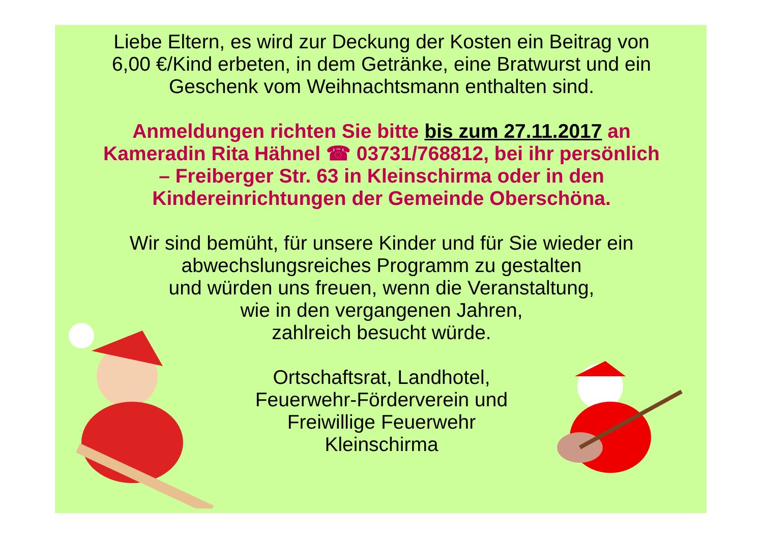Liebe Eltern, es wird zur Deckung der Kosten ein Beitrag von
6,00 €/Kind erbeten, in dem Getränke, eine Bratwurst und ein
Geschenk vom Weihnachtsmann enthalten sind.
Anmeldungen richten Sie bitte bis zum 27.11.2017 an
Kameradin Rita Hähnel ☎ 03731/768812, bei ihr persönlich
– Freiberger Str. 63 in Kleinschirma oder in den
Kindereinrichtungen der Gemeinde Oberschöna.
Wir sind bemüht, für unsere Kinder und für Sie wieder ein
abwechslungsreiches Programm zu gestalten
und würden uns freuen, wenn die Veranstaltung,
wie in den vergangenen Jahren,
zahlreich besucht würde.
Ortschaftsrat, Landhotel,
Feuerwehr-Förderverein und
Freiwillige Feuerwehr
Kleinschirma